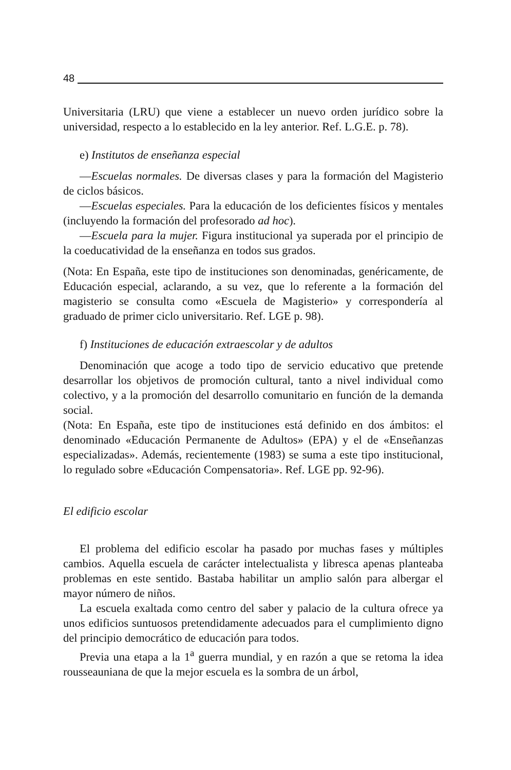48
Universitaria (LRU) que viene a establecer un nuevo orden jurídico sobre la universidad, respecto a lo establecido en la ley anterior. Ref. L.G.E. p. 78).
e) Institutos de enseñanza especial
—Escuelas normales. De diversas clases y para la formación del Magisterio de ciclos básicos.
—Escuelas especiales. Para la educación de los deficientes físicos y mentales (incluyendo la formación del profesorado ad hoc).
—Escuela para la mujer. Figura institucional ya superada por el principio de la coeducatividad de la enseñanza en todos sus grados.
(Nota: En España, este tipo de instituciones son denominadas, genéricamente, de Educación especial, aclarando, a su vez, que lo referente a la formación del magisterio se consulta como «Escuela de Magisterio» y correspondería al graduado de primer ciclo universitario. Ref. LGE p. 98).
f) Instituciones de educación extraescolar y de adultos
Denominación que acoge a todo tipo de servicio educativo que pretende desarrollar los objetivos de promoción cultural, tanto a nivel individual como colectivo, y a la promoción del desarrollo comunitario en función de la demanda social.
(Nota: En España, este tipo de instituciones está definido en dos ámbitos: el denominado «Educación Permanente de Adultos» (EPA) y el de «Enseñanzas especializadas». Además, recientemente (1983) se suma a este tipo institucional, lo regulado sobre «Educación Compensatoria». Ref. LGE pp. 92-96).
El edificio escolar
El problema del edificio escolar ha pasado por muchas fases y múltiples cambios. Aquella escuela de carácter intelectualista y libresca apenas planteaba problemas en este sentido. Bastaba habilitar un amplio salón para albergar el mayor número de niños.
La escuela exaltada como centro del saber y palacio de la cultura ofrece ya unos edificios suntuosos pretendidamente adecuados para el cumplimiento digno del principio democrático de educación para todos.
Previa una etapa a la 1<sup>a</sup> guerra mundial, y en razón a que se retoma la idea rousseauniana de que la mejor escuela es la sombra de un árbol,